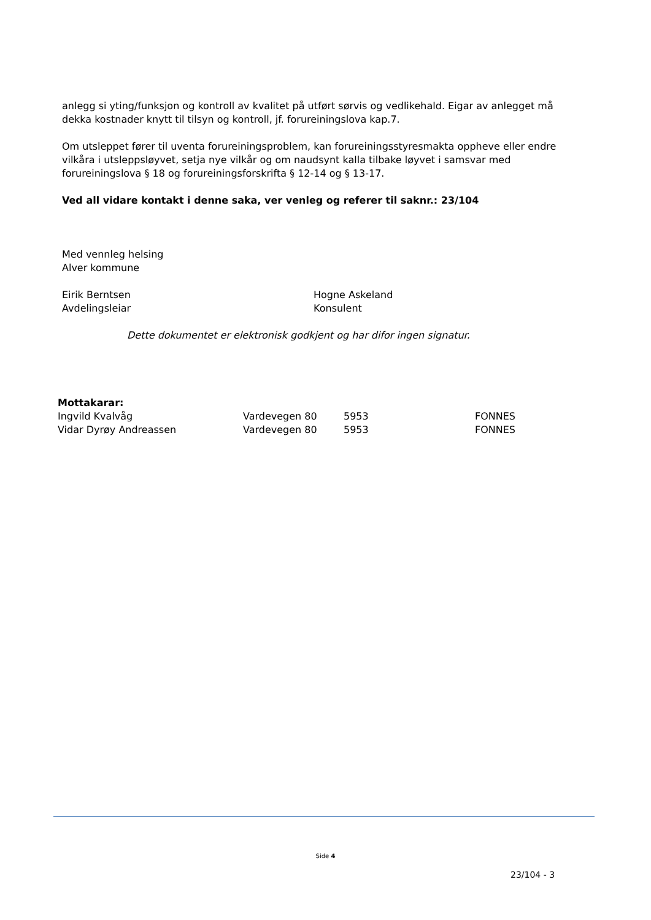anlegg si yting/funksjon og kontroll av kvalitet på utført sørvis og vedlikehald. Eigar av anlegget må dekka kostnader knytt til tilsyn og kontroll, jf. forureiningslova kap.7.
Om utsleppet fører til uventa forureiningsproblem, kan forureiningsstyresmakta oppheve eller endre vilkåra i utsleppsløyvet, setja nye vilkår og om naudsynt kalla tilbake løyvet i samsvar med forureiningslova § 18 og forureiningsforskrifta § 12-14 og § 13-17.
Ved all vidare kontakt i denne saka, ver venleg og referer til saknr.: 23/104
Med vennleg helsing
Alver kommune
Eirik Berntsen
Avdelingsleiar
Hogne Askeland
Konsulent
Dette dokumentet er elektronisk godkjent og har difor ingen signatur.
| Mottakarar: | | | |
| Ingvild Kvalvåg | Vardevegen 80 | 5953 | FONNES |
| Vidar Dyrøy Andreassen | Vardevegen 80 | 5953 | FONNES |
Side 4
23/104 - 3